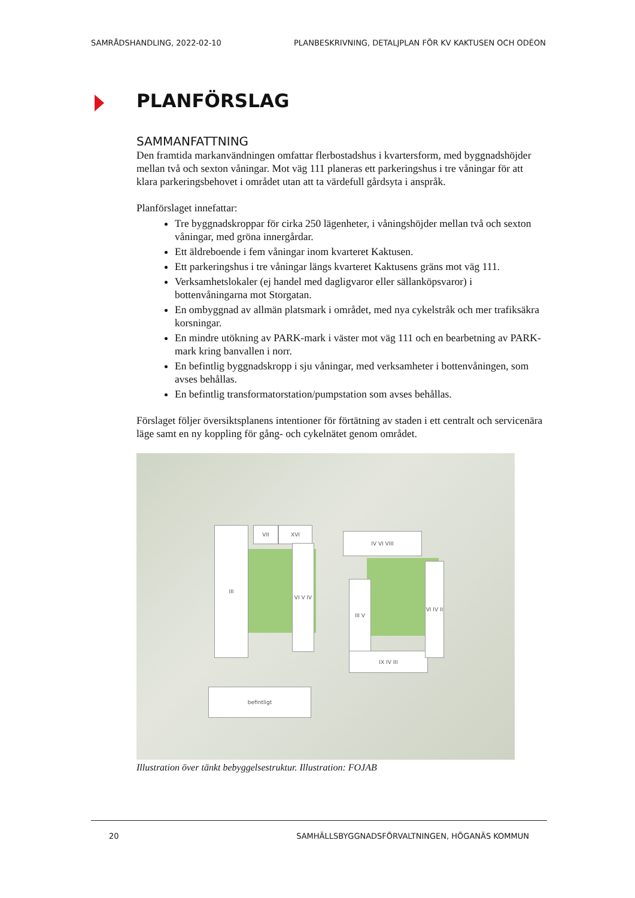SAMRÅDSHANDLING, 2022-02-10 PLANBESKRIVNING, DETALJPLAN FÖR KV KAKTUSEN OCH ODÉON
PLANFÖRSLAG
SAMMANFATTNING
Den framtida markanvändningen omfattar flerbostadshus i kvartersform, med byggnadshöjder mellan två och sexton våningar. Mot väg 111 planeras ett parkeringshus i tre våningar för att klara parkeringsbehovet i området utan att ta värdefull gårdsyta i anspråk.
Planförslaget innefattar:
Tre byggnadskroppar för cirka 250 lägenheter, i våningshöjder mellan två och sexton våningar, med gröna innergårdar.
Ett äldreboende i fem våningar inom kvarteret Kaktusen.
Ett parkeringshus i tre våningar längs kvarteret Kaktusens gräns mot väg 111.
Verksamhetslokaler (ej handel med dagligvaror eller sällanköpsvaror) i bottenvåningarna mot Storgatan.
En ombyggnad av allmän platsmark i området, med nya cykelstråk och mer trafiksäkra korsningar.
En mindre utökning av PARK-mark i väster mot väg 111 och en bearbetning av PARK-mark kring banvallen i norr.
En befintlig byggnadskropp i sju våningar, med verksamheter i bottenvåningen, som avses behållas.
En befintlig transformatorstation/pumpstation som avses behållas.
Förslaget följer översiktsplanens intentioner för förtätning av staden i ett centralt och servicenära läge samt en ny koppling för gång- och cykelnätet genom området.
III VII XVI
VI V IV
IV VI VIII
III V
IX IV III
VI IV II
befintligt
Illustration över tänkt bebyggelsestruktur. Illustration: FOJAB
20 SAMHÄLLSBYGGNADSFÖRVALTNINGEN, HÖGANÄS KOMMUN